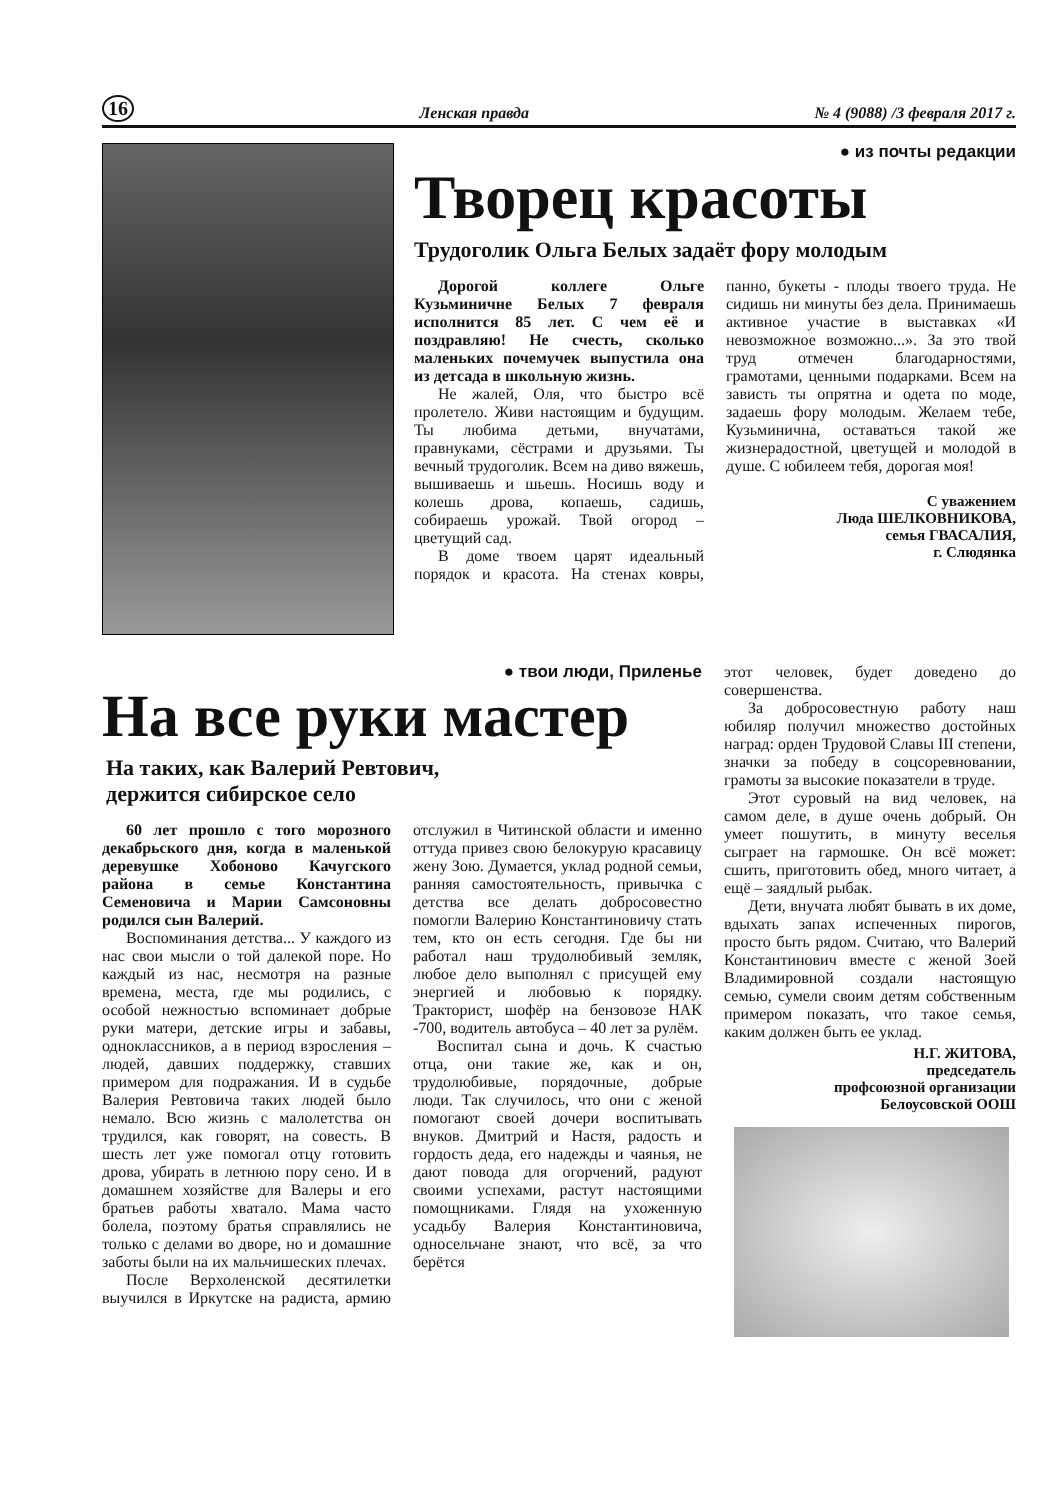16 Ленская правда № 4 (9088) /3 февраля 2017 г.
● из почты редакции
Творец красоты
Трудоголик Ольга Белых задаёт фору молодым
Дорогой коллеге Ольге Кузьминичне Белых 7 февраля исполнится 85 лет. С чем её и поздравляю! Не счесть, сколько маленьких почемучек выпустила она из детсада в школьную жизнь.
Не жалей, Оля, что быстро всё пролетело. Живи настоящим и будущим. Ты любима детьми, внучатами, правнуками, сёстрами и друзьями. Ты вечный трудоголик. Всем на диво вяжешь, вышиваешь и шьешь. Носишь воду и колешь дрова, копаешь, садишь, собираешь урожай. Твой огород – цветущий сад.
В доме твоем царят идеальный порядок и красота. На стенах ковры, панно, букеты - плоды твоего труда. Не сидишь ни минуты без дела. Принимаешь активное участие в выставках «И невозможное возможно...». За это твой труд отмечен благодарностями, грамотами, ценными подарками. Всем на зависть ты опрятна и одета по моде, задаешь фору молодым. Желаем тебе, Кузьминична, оставаться такой же жизнерадостной, цветущей и молодой в душе. С юбилеем тебя, дорогая моя!
С уважением
Люда ШЕЛКОВНИКОВА,
семья ГВАСАЛИЯ,
г. Слюдянка
● твои люди, Приленье
На все руки мастер
На таких, как Валерий Ревтович,
держится сибирское село
60 лет прошло с того морозного декабрьского дня, когда в маленькой деревушке Хобоново Качугского района в семье Константина Семеновича и Марии Самсоновны родился сын Валерий.
Воспоминания детства... У каждого из нас свои мысли о той далекой поре. Но каждый из нас, несмотря на разные времена, места, где мы родились, с особой нежностью вспоминает добрые руки матери, детские игры и забавы, одноклассников, а в период взросления – людей, давших поддержку, ставших примером для подражания. И в судьбе Валерия Ревтовича таких людей было немало. Всю жизнь с малолетства он трудился, как говорят, на совесть. В шесть лет уже помогал отцу готовить дрова, убирать в летнюю пору сено. И в домашнем хозяйстве для Валеры и его братьев работы хватало. Мама часто болела, поэтому братья справлялись не только с делами во дворе, но и домашние заботы были на их мальчишеских плечах.
После Верхоленской десятилетки выучился в Иркутске на радиста, армию отслужил в Читинской области и именно оттуда привез свою белокурую красавицу жену Зою. Думается, уклад родной семьи, ранняя самостоятельность, привычка с детства все делать добросовестно помогли Валерию Константиновичу стать тем, кто он есть сегодня. Где бы ни работал наш трудолюбивый земляк, любое дело выполнял с присущей ему энергией и любовью к порядку. Тракторист, шофёр на бензовозе НАК -700, водитель автобуса – 40 лет за рулём.
Воспитал сына и дочь. К счастью отца, они такие же, как и он, трудолюбивые, порядочные, добрые люди. Так случилось, что они с женой помогают своей дочери воспитывать внуков. Дмитрий и Настя, радость и гордость деда, его надежды и чаянья, не дают повода для огорчений, радуют своими успехами, растут настоящими помощниками. Глядя на ухоженную усадьбу Валерия Константиновича, односельчане знают, что всё, за что берётся
этот человек, будет доведено до совершенства.
За добросовестную работу наш юбиляр получил множество достойных наград: орден Трудовой Славы III степени, значки за победу в соцсоревновании, грамоты за высокие показатели в труде.
Этот суровый на вид человек, на самом деле, в душе очень добрый. Он умеет пошутить, в минуту веселья сыграет на гармошке. Он всё может: сшить, приготовить обед, много читает, а ещё – заядлый рыбак.
Дети, внучата любят бывать в их доме, вдыхать запах испеченных пирогов, просто быть рядом. Считаю, что Валерий Константинович вместе с женой Зоей Владимировной создали настоящую семью, сумели своим детям собственным примером показать, что такое семья, каким должен быть ее уклад.
Н.Г. ЖИТОВА,
председатель
профсоюзной организации
Белоусовской ООШ